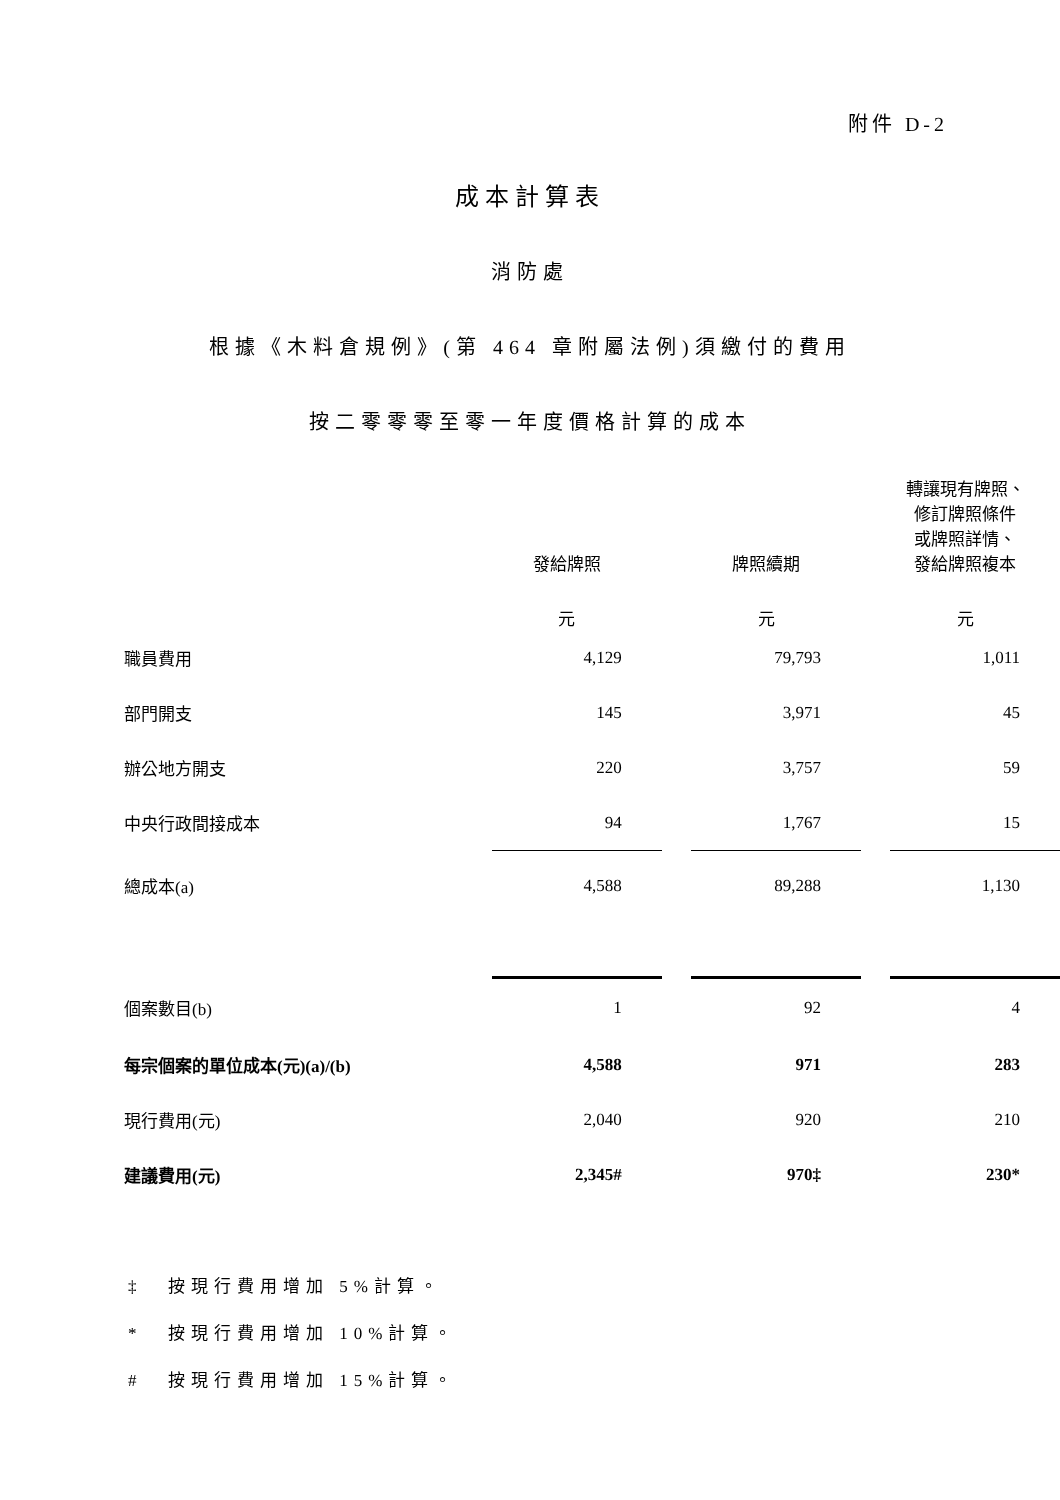附件 D-2
成本計算表
消防處
根據《木料倉規例》(第 464 章附屬法例)須繳付的費用
按二零零零至零一年度價格計算的成本
| | 發給牌照 | | 牌照續期 | | 轉讓現有牌照、 修訂牌照條件 或牌照詳情、 發給牌照複本 |
| | 元 | | 元 | | 元 |
| 職員費用 | 4,129 | | 79,793 | | 1,011 |
| 部門開支 | 145 | | 3,971 | | 45 |
| 辦公地方開支 | 220 | | 3,757 | | 59 |
| 中央行政間接成本 | 94 | | 1,767 | | 15 |
| 總成本(a) | 4,588 | | 89,288 | | 1,130 |
| 個案數目(b) | 1 | | 92 | | 4 |
| 每宗個案的單位成本(元)(a)/(b) | 4,588 | | 971 | | 283 |
| 現行費用(元) | 2,040 | | 920 | | 210 |
| 建議費用(元) | 2,345# | | 970‡ | | 230* |
‡ 按現行費用增加 5%計算。
* 按現行費用增加 10%計算。
# 按現行費用增加 15%計算。